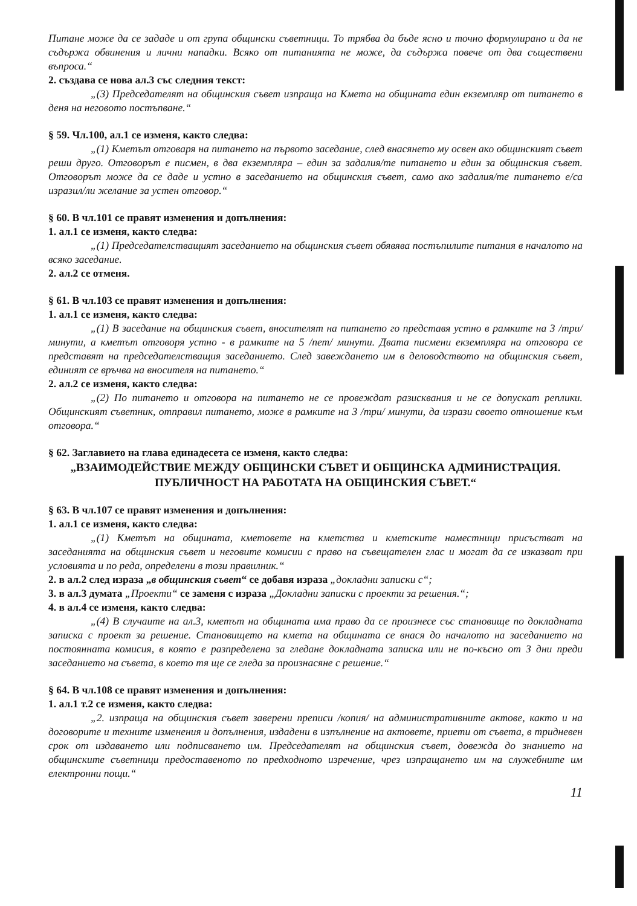Питане може да се зададе и от група общински съветници. То трябва да бъде ясно и точно формулирано и да не съдържа обвинения и лични нападки. Всяко от питанията не може, да съдържа повече от два съществени въпроса.“
2. създава се нова ал.3 със следния текст:
„(3) Председателят на общинския съвет изпраща на Кмета на общината един екземпляр от питането в деня на неговото постъпване.“
§ 59. Чл.100, ал.1 се изменя, както следва:
„(1) Кметът отговаря на питането на първото заседание, след внасянето му освен ако общинският съвет реши друго. Отговорът е писмен, в два екземпляра – един за задалия/те питането и един за общинския съвет. Отговорът може да се даде и устно в заседанието на общинския съвет, само ако задалия/те питането е/са изразил/ли желание за устен отговор.“
§ 60. В чл.101 се правят изменения и допълнения:
1. ал.1 се изменя, както следва:
„(1) Председателстващият заседанието на общинския съвет обявява постъпилите питания в началото на всяко заседание.
2. ал.2 се отменя.
§ 61. В чл.103 се правят изменения и допълнения:
1. ал.1 се изменя, както следва:
„(1) В заседание на общинския съвет, вносителят на питането го представя устно в рамките на 3 /три/ минути, а кметът отговоря устно - в рамките на 5 /пет/ минути. Двата писмени екземпляра на отговора се представят на председателстващия заседанието. След завеждането им в деловодството на общинския съвет, единият се връчва на вносителя на питането.“
2. ал.2 се изменя, както следва:
„(2) По питането и отговора на питането не се провеждат разисквания и не се допускат реплики. Общинският съветник, отправил питането, може в рамките на 3 /три/ минути, да изрази своето отношение към отговора.“
§ 62. Заглавието на глава единадесета се изменя, както следва:
„ВЗАИМОДЕЙСТВИЕ МЕЖДУ ОБЩИНСКИ СЪВЕТ И ОБЩИНСКА АДМИНИСТРАЦИЯ. ПУБЛИЧНОСТ НА РАБОТАТА НА ОБЩИНСКИЯ СЪВЕТ.“
§ 63. В чл.107 се правят изменения и допълнения:
1. ал.1 се изменя, както следва:
„(1) Кметът на общината, кметовете на кметства и кметските наместници присъстват на заседанията на общинския съвет и неговите комисии с право на съвещателен глас и могат да се изказват при условията и по реда, определени в този правилник.“
2. в ал.2 след израза „в общинския съвет“ се добавя израза „докладни записки с“;
3. в ал.3 думата „Проекти“ се заменя с израза „Докладни записки с проекти за решения.“;
4. в ал.4 се изменя, както следва:
„(4) В случаите на ал.3, кметът на общината има право да се произнесе със становище по докладната записка с проект за решение. Становището на кмета на общината се внася до началото на заседанието на постоянната комисия, в която е разпределена за гледане докладната записка или не по-късно от 3 дни преди заседанието на съвета, в което тя ще се гледа за произнасяне с решение.“
§ 64. В чл.108 се правят изменения и допълнения:
1. ал.1 т.2 се изменя, както следва:
„2. изпраща на общинския съвет заверени преписи /копия/ на административните актове, както и на договорите и техните изменения и допълнения, издадени в изпълнение на актовете, приети от съвета, в тридневен срок от издаването или подписването им. Председателят на общинския съвет, довежда до знанието на общинските съветници предоставеното по предходното изречение, чрез изпращането им на служебните им електронни пощи.“
11